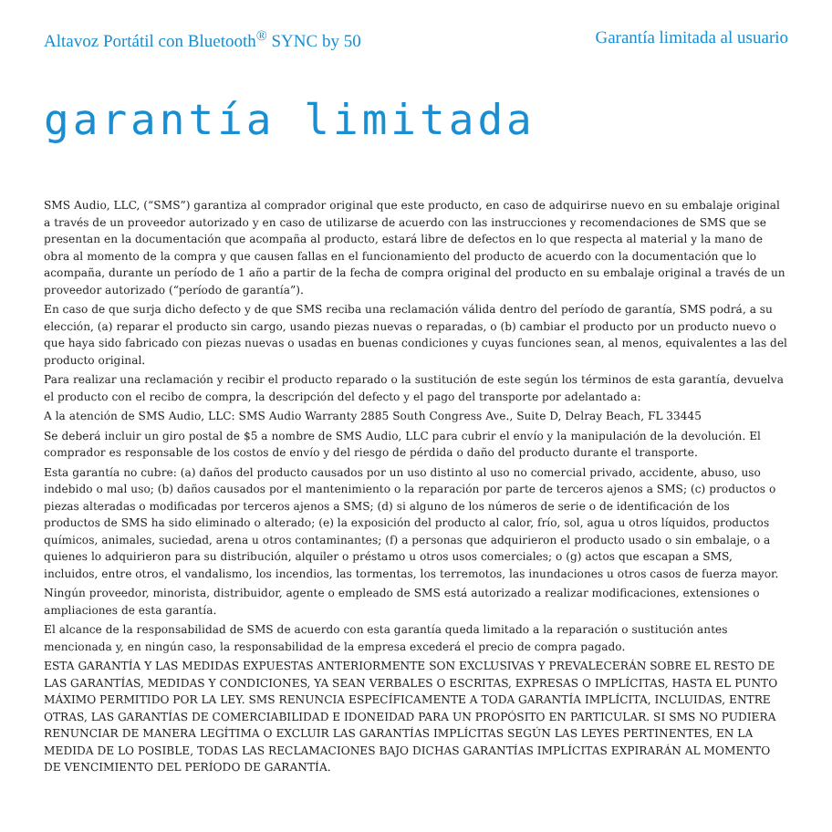Altavoz Portátil con Bluetooth<sup>®</sup> SYNC by 50 Garantía limitada al usuario
garantía limitada
SMS Audio, LLC, (“SMS”) garantiza al comprador original que este producto, en caso de adquirirse nuevo en su embalaje original a través de un proveedor autorizado y en caso de utilizarse de acuerdo con las instrucciones y recomendaciones de SMS que se presentan en la documentación que acompaña al producto, estará libre de defectos en lo que respecta al material y la mano de obra al momento de la compra y que causen fallas en el funcionamiento del producto de acuerdo con la documentación que lo acompaña, durante un período de 1 año a partir de la fecha de compra original del producto en su embalaje original a través de un proveedor autorizado (“período de garantía”).
En caso de que surja dicho defecto y de que SMS reciba una reclamación válida dentro del período de garantía, SMS podrá, a su elección, (a) reparar el producto sin cargo, usando piezas nuevas o reparadas, o (b) cambiar el producto por un producto nuevo o que haya sido fabricado con piezas nuevas o usadas en buenas condiciones y cuyas funciones sean, al menos, equivalentes a las del producto original.
Para realizar una reclamación y recibir el producto reparado o la sustitución de este según los términos de esta garantía, devuelva el producto con el recibo de compra, la descripción del defecto y el pago del transporte por adelantado a:
A la atención de SMS Audio, LLC: SMS Audio Warranty 2885 South Congress Ave., Suite D, Delray Beach, FL 33445
Se deberá incluir un giro postal de $5 a nombre de SMS Audio, LLC para cubrir el envío y la manipulación de la devolución. El comprador es responsable de los costos de envío y del riesgo de pérdida o daño del producto durante el transporte.
Esta garantía no cubre: (a) daños del producto causados por un uso distinto al uso no comercial privado, accidente, abuso, uso indebido o mal uso; (b) daños causados por el mantenimiento o la reparación por parte de terceros ajenos a SMS; (c) productos o piezas alteradas o modificadas por terceros ajenos a SMS; (d) si alguno de los números de serie o de identificación de los productos de SMS ha sido eliminado o alterado; (e) la exposición del producto al calor, frío, sol, agua u otros líquidos, productos químicos, animales, suciedad, arena u otros contaminantes; (f) a personas que adquirieron el producto usado o sin embalaje, o a quienes lo adquirieron para su distribución, alquiler o préstamo u otros usos comerciales; o (g) actos que escapan a SMS, incluidos, entre otros, el vandalismo, los incendios, las tormentas, los terremotos, las inundaciones u otros casos de fuerza mayor.
Ningún proveedor, minorista, distribuidor, agente o empleado de SMS está autorizado a realizar modificaciones, extensiones o ampliaciones de esta garantía.
El alcance de la responsabilidad de SMS de acuerdo con esta garantía queda limitado a la reparación o sustitución antes mencionada y, en ningún caso, la responsabilidad de la empresa excederá el precio de compra pagado.
ESTA GARANTÍA Y LAS MEDIDAS EXPUESTAS ANTERIORMENTE SON EXCLUSIVAS Y PREVALECERÁN SOBRE EL RESTO DE LAS GARANTÍAS, MEDIDAS Y CONDICIONES, YA SEAN VERBALES O ESCRITAS, EXPRESAS O IMPLÍCITAS, HASTA EL PUNTO MÁXIMO PERMITIDO POR LA LEY. SMS RENUNCIA ESPECÍFICAMENTE A TODA GARANTÍA IMPLÍCITA, INCLUIDAS, ENTRE OTRAS, LAS GARANTÍAS DE COMERCIABILIDAD E IDONEIDAD PARA UN PROPÓSITO EN PARTICULAR. SI SMS NO PUDIERA RENUNCIAR DE MANERA LEGÍTIMA O EXCLUIR LAS GARANTÍAS IMPLÍCITAS SEGÚN LAS LEYES PERTINENTES, EN LA MEDIDA DE LO POSIBLE, TODAS LAS RECLAMACIONES BAJO DICHAS GARANTÍAS IMPLÍCITAS EXPIRARÁN AL MOMENTO DE VENCIMIENTO DEL PERÍODO DE GARANTÍA.